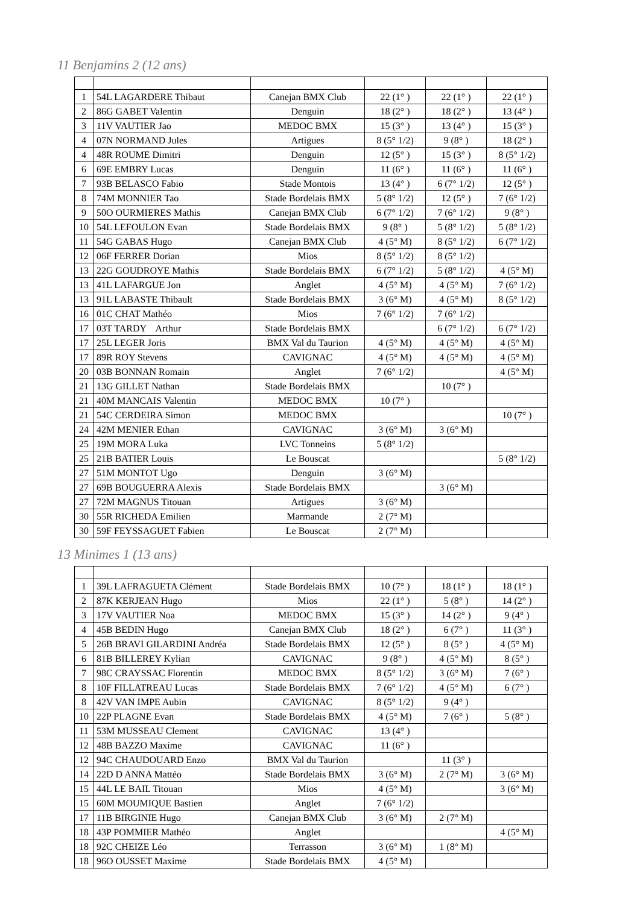11 Benjamins 2 (12 ans)
| 1 | 54L LAGARDERE Thibaut | Canejan BMX Club | 22 (1° ) | 22 (1° ) | 22 (1° ) |
| 2 | 86G GABET Valentin | Denguin | 18 (2° ) | 18 (2° ) | 13 (4° ) |
| 3 | 11V VAUTIER Jao | MEDOC BMX | 15 (3° ) | 13 (4° ) | 15 (3° ) |
| 4 | 07N NORMAND Jules | Artigues | 8 (5° 1/2) | 9 (8° ) | 18 (2° ) |
| 4 | 48R ROUME Dimitri | Denguin | 12 (5° ) | 15 (3° ) | 8 (5° 1/2) |
| 6 | 69E EMBRY Lucas | Denguin | 11 (6° ) | 11 (6° ) | 11 (6° ) |
| 7 | 93B BELASCO Fabio | Stade Montois | 13 (4° ) | 6 (7° 1/2) | 12 (5° ) |
| 8 | 74M MONNIER Tao | Stade Bordelais BMX | 5 (8° 1/2) | 12 (5° ) | 7 (6° 1/2) |
| 9 | 50O OURMIERES Mathis | Canejan BMX Club | 6 (7° 1/2) | 7 (6° 1/2) | 9 (8° ) |
| 10 | 54L LEFOULON Evan | Stade Bordelais BMX | 9 (8° ) | 5 (8° 1/2) | 5 (8° 1/2) |
| 11 | 54G GABAS Hugo | Canejan BMX Club | 4 (5° M) | 8 (5° 1/2) | 6 (7° 1/2) |
| 12 | 06F FERRER Dorian | Mios | 8 (5° 1/2) | 8 (5° 1/2) | |
| 13 | 22G GOUDROYE Mathis | Stade Bordelais BMX | 6 (7° 1/2) | 5 (8° 1/2) | 4 (5° M) |
| 13 | 41L LAFARGUE Jon | Anglet | 4 (5° M) | 4 (5° M) | 7 (6° 1/2) |
| 13 | 91L LABASTE Thibault | Stade Bordelais BMX | 3 (6° M) | 4 (5° M) | 8 (5° 1/2) |
| 16 | 01C CHAT Mathéo | Mios | 7 (6° 1/2) | 7 (6° 1/2) | |
| 17 | 03T TARDY Arthur | Stade Bordelais BMX | | 6 (7° 1/2) | 6 (7° 1/2) |
| 17 | 25L LEGER Joris | BMX Val du Taurion | 4 (5° M) | 4 (5° M) | 4 (5° M) |
| 17 | 89R ROY Stevens | CAVIGNAC | 4 (5° M) | 4 (5° M) | 4 (5° M) |
| 20 | 03B BONNAN Romain | Anglet | 7 (6° 1/2) | | 4 (5° M) |
| 21 | 13G GILLET Nathan | Stade Bordelais BMX | | 10 (7° ) | |
| 21 | 40M MANCAIS Valentin | MEDOC BMX | 10 (7° ) | | |
| 21 | 54C CERDEIRA Simon | MEDOC BMX | | | 10 (7° ) |
| 24 | 42M MENIER Ethan | CAVIGNAC | 3 (6° M) | 3 (6° M) | |
| 25 | 19M MORA Luka | LVC Tonneins | 5 (8° 1/2) | | |
| 25 | 21B BATIER Louis | Le Bouscat | | | 5 (8° 1/2) |
| 27 | 51M MONTOT Ugo | Denguin | 3 (6° M) | | |
| 27 | 69B BOUGUERRA Alexis | Stade Bordelais BMX | | 3 (6° M) | |
| 27 | 72M MAGNUS Titouan | Artigues | 3 (6° M) | | |
| 30 | 55R RICHEDA Emilien | Marmande | 2 (7° M) | | |
| 30 | 59F FEYSSAGUET Fabien | Le Bouscat | 2 (7° M) | | |
13 Minimes 1 (13 ans)
| 1 | 39L LAFRAGUETA Clément | Stade Bordelais BMX | 10 (7° ) | 18 (1° ) | 18 (1° ) |
| 2 | 87K KERJEAN Hugo | Mios | 22 (1° ) | 5 (8° ) | 14 (2° ) |
| 3 | 17V VAUTIER Noa | MEDOC BMX | 15 (3° ) | 14 (2° ) | 9 (4° ) |
| 4 | 45B BEDIN Hugo | Canejan BMX Club | 18 (2° ) | 6 (7° ) | 11 (3° ) |
| 5 | 26B BRAVI GILARDINI Andréa | Stade Bordelais BMX | 12 (5° ) | 8 (5° ) | 4 (5° M) |
| 6 | 81B BILLEREY Kylian | CAVIGNAC | 9 (8° ) | 4 (5° M) | 8 (5° ) |
| 7 | 98C CRAYSSAC Florentin | MEDOC BMX | 8 (5° 1/2) | 3 (6° M) | 7 (6° ) |
| 8 | 10F FILLATREAU Lucas | Stade Bordelais BMX | 7 (6° 1/2) | 4 (5° M) | 6 (7° ) |
| 8 | 42V VAN IMPE Aubin | CAVIGNAC | 8 (5° 1/2) | 9 (4° ) | |
| 10 | 22P PLAGNE Evan | Stade Bordelais BMX | 4 (5° M) | 7 (6° ) | 5 (8° ) |
| 11 | 53M MUSSEAU Clement | CAVIGNAC | 13 (4° ) | | |
| 12 | 48B BAZZO Maxime | CAVIGNAC | 11 (6° ) | | |
| 12 | 94C CHAUDOUARD Enzo | BMX Val du Taurion | | 11 (3° ) | |
| 14 | 22D D ANNA Mattéo | Stade Bordelais BMX | 3 (6° M) | 2 (7° M) | 3 (6° M) |
| 15 | 44L LE BAIL Titouan | Mios | 4 (5° M) | | 3 (6° M) |
| 15 | 60M MOUMIQUE Bastien | Anglet | 7 (6° 1/2) | | |
| 17 | 11B BIRGINIE Hugo | Canejan BMX Club | 3 (6° M) | 2 (7° M) | |
| 18 | 43P POMMIER Mathéo | Anglet | | | 4 (5° M) |
| 18 | 92C CHEIZE Léo | Terrasson | 3 (6° M) | 1 (8° M) | |
| 18 | 96O OUSSET Maxime | Stade Bordelais BMX | 4 (5° M) | | |